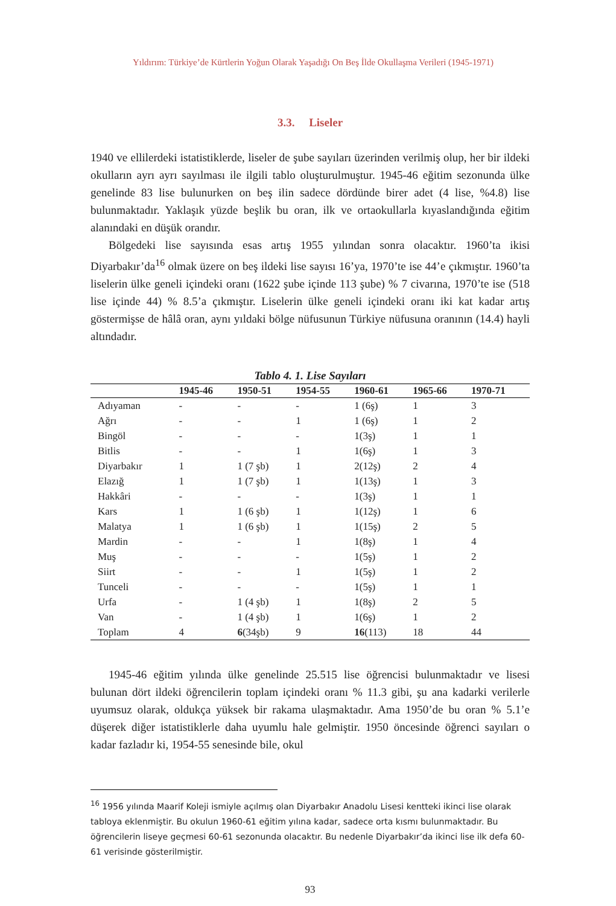Yıldırım: Türkiye’de Kürtlerin Yoğun Olarak Yaşadığı On Beş İlde Okullaşma Verileri (1945-1971)
3.3. Liseler
1940 ve ellilerdeki istatistiklerde, liseler de şube sayıları üzerinden verilmiş olup, her bir ildeki okulların ayrı ayrı sayılması ile ilgili tablo oluşturulmuştur. 1945-46 eğitim sezonunda ülke genelinde 83 lise bulunurken on beş ilin sadece dördünde birer adet (4 lise, %4.8) lise bulunmaktadır. Yaklaşık yüzde beşlik bu oran, ilk ve ortaokullarla kıyaslandığında eğitim alanındaki en düşük orandır.
Bölgedeki lise sayısında esas artış 1955 yılından sonra olacaktır. 1960’ta ikisi Diyarbakır’da<sup>16</sup> olmak üzere on beş ildeki lise sayısı 16’ya, 1970’te ise 44’e çıkmıştır. 1960’ta liselerin ülke geneli içindeki oranı (1622 şube içinde 113 şube) % 7 civarına, 1970’te ise (518 lise içinde 44) % 8.5’a çıkmıştır. Liselerin ülke geneli içindeki oranı iki kat kadar artış göstermişse de hâlâ oran, aynı yıldaki bölge nüfusunun Türkiye nüfusuna oranının (14.4) hayli altındadır.
Tablo 4. 1. Lise Sayıları
| | 1945-46 | 1950-51 | 1954-55 | 1960-61 | 1965-66 | 1970-71 |
| --- | --- | --- | --- | --- | --- | --- |
| Adıyaman | - | - | - | 1 (6ş) | 1 | 3 |
| Ağrı | - | - | 1 | 1 (6ş) | 1 | 2 |
| Bingöl | - | - | - | 1(3ş) | 1 | 1 |
| Bitlis | - | - | 1 | 1(6ş) | 1 | 3 |
| Diyarbakır | 1 | 1 (7 şb) | 1 | 2(12ş) | 2 | 4 |
| Elazığ | 1 | 1 (7 şb) | 1 | 1(13ş) | 1 | 3 |
| Hakkâri | - | - | - | 1(3ş) | 1 | 1 |
| Kars | 1 | 1 (6 şb) | 1 | 1(12ş) | 1 | 6 |
| Malatya | 1 | 1 (6 şb) | 1 | 1(15ş) | 2 | 5 |
| Mardin | - | - | 1 | 1(8ş) | 1 | 4 |
| Muş | - | - | - | 1(5ş) | 1 | 2 |
| Siirt | - | - | 1 | 1(5ş) | 1 | 2 |
| Tunceli | - | - | - | 1(5ş) | 1 | 1 |
| Urfa | - | 1 (4 şb) | 1 | 1(8ş) | 2 | 5 |
| Van | - | 1 (4 şb) | 1 | 1(6ş) | 1 | 2 |
| Toplam | 4 | 6 (34şb) | 9 | 16 (113) | 18 | 44 |
1945-46 eğitim yılında ülke genelinde 25.515 lise öğrencisi bulunmaktadır ve lisesi bulunan dört ildeki öğrencilerin toplam içindeki oranı % 11.3 gibi, şu ana kadarki verilerle uyumsuz olarak, oldukça yüksek bir rakama ulaşmaktadır. Ama 1950’de bu oran % 5.1’e düşerek diğer istatistiklerle daha uyumlu hale gelmiştir. 1950 öncesinde öğrenci sayıları o kadar fazladır ki, 1954-55 senesinde bile, okul
<sup>16</sup> 1956 yılında Maarif Koleji ismiyle açılmış olan Diyarbakır Anadolu Lisesi kentteki ikinci lise olarak tabloya eklenmiştir. Bu okulun 1960-61 eğitim yılına kadar, sadece orta kısmı bulunmaktadır. Bu öğrencilerin liseye geçmesi 60-61 sezonunda olacaktır. Bu nedenle Diyarbakır’da ikinci lise ilk defa 60-61 verisinde gösterilmiştir.
93